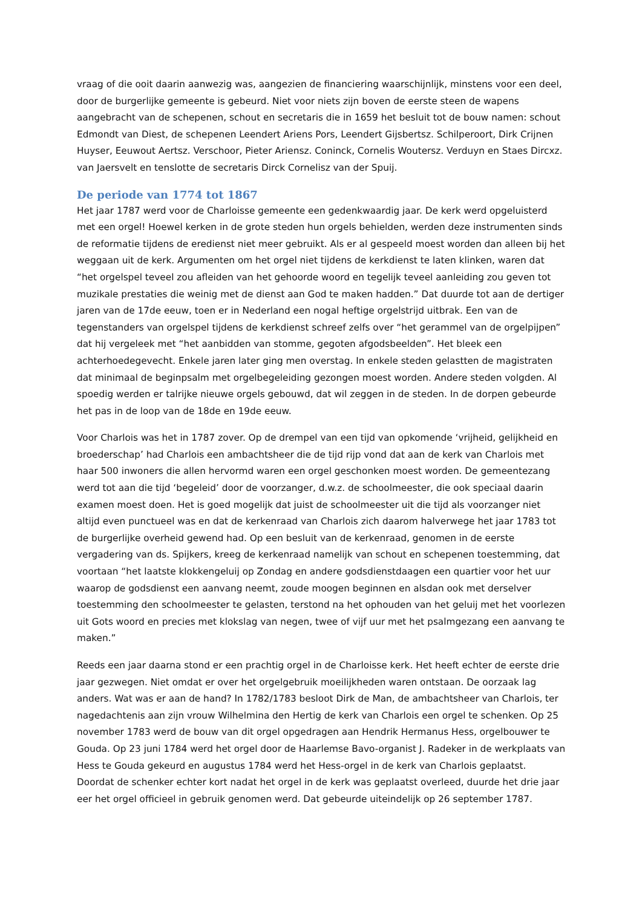vraag of die ooit daarin aanwezig was, aangezien de financiering waarschijnlijk, minstens voor een deel, door de burgerlijke gemeente is gebeurd. Niet voor niets zijn boven de eerste steen de wapens aangebracht van de schepenen, schout en secretaris die in 1659 het besluit tot de bouw namen: schout Edmondt van Diest, de schepenen Leendert Ariens Pors, Leendert Gijsbertsz. Schilperoort, Dirk Crijnen Huyser, Eeuwout Aertsz. Verschoor, Pieter Ariensz. Coninck, Cornelis Woutersz. Verduyn en Staes Dircxz. van Jaersvelt en tenslotte de secretaris Dirck Cornelisz van der Spuij.
De periode van 1774 tot 1867
Het jaar 1787 werd voor de Charloisse gemeente een gedenkwaardig jaar. De kerk werd opgeluisterd met een orgel! Hoewel kerken in de grote steden hun orgels behielden, werden deze instrumenten sinds de reformatie tijdens de eredienst niet meer gebruikt. Als er al gespeeld moest worden dan alleen bij het weggaan uit de kerk. Argumenten om het orgel niet tijdens de kerkdienst te laten klinken, waren dat “het orgelspel teveel zou afleiden van het gehoorde woord en tegelijk teveel aanleiding zou geven tot muzikale prestaties die weinig met de dienst aan God te maken hadden.” Dat duurde tot aan de dertiger jaren van de 17de eeuw, toen er in Nederland een nogal heftige orgelstrijd uitbrak. Een van de tegenstanders van orgelspel tijdens de kerkdienst schreef zelfs over “het gerammel van de orgelpijpen” dat hij vergeleek met “het aanbidden van stomme, gegoten afgodsbeelden”. Het bleek een achterhoedegevecht. Enkele jaren later ging men overstag. In enkele steden gelastten de magistraten dat minimaal de beginpsalm met orgelbegeleiding gezongen moest worden. Andere steden volgden. Al spoedig werden er talrijke nieuwe orgels gebouwd, dat wil zeggen in de steden. In de dorpen gebeurde het pas in de loop van de 18de en 19de eeuw.
Voor Charlois was het in 1787 zover. Op de drempel van een tijd van opkomende ‘vrijheid, gelijkheid en broederschap’ had Charlois een ambachtsheer die de tijd rijp vond dat aan de kerk van Charlois met haar 500 inwoners die allen hervormd waren een orgel geschonken moest worden. De gemeentezang werd tot aan die tijd ‘begeleid’ door de voorzanger, d.w.z. de schoolmeester, die ook speciaal daarin examen moest doen. Het is goed mogelijk dat juist de schoolmeester uit die tijd als voorzanger niet altijd even punctueel was en dat de kerkenraad van Charlois zich daarom halverwege het jaar 1783 tot de burgerlijke overheid gewend had. Op een besluit van de kerkenraad, genomen in de eerste vergadering van ds. Spijkers, kreeg de kerkenraad namelijk van schout en schepenen toestemming, dat voortaan “het laatste klokkengeluij op Zondag en andere godsdienstdaagen een quartier voor het uur waarop de godsdienst een aanvang neemt, zoude moogen beginnen en alsdan ook met derselver toestemming den schoolmeester te gelasten, terstond na het ophouden van het geluij met het voorlezen uit Gots woord en precies met klokslag van negen, twee of vijf uur met het psalmgezang een aanvang te maken.”
Reeds een jaar daarna stond er een prachtig orgel in de Charloisse kerk. Het heeft echter de eerste drie jaar gezwegen. Niet omdat er over het orgelgebruik moeilijkheden waren ontstaan. De oorzaak lag anders. Wat was er aan de hand? In 1782/1783 besloot Dirk de Man, de ambachtsheer van Charlois, ter nagedachtenis aan zijn vrouw Wilhelmina den Hertig de kerk van Charlois een orgel te schenken. Op 25 november 1783 werd de bouw van dit orgel opgedragen aan Hendrik Hermanus Hess, orgelbouwer te Gouda. Op 23 juni 1784 werd het orgel door de Haarlemse Bavo-organist J. Radeker in de werkplaats van Hess te Gouda gekeurd en augustus 1784 werd het Hess-orgel in de kerk van Charlois geplaatst. Doordat de schenker echter kort nadat het orgel in de kerk was geplaatst overleed, duurde het drie jaar eer het orgel officieel in gebruik genomen werd. Dat gebeurde uiteindelijk op 26 september 1787.